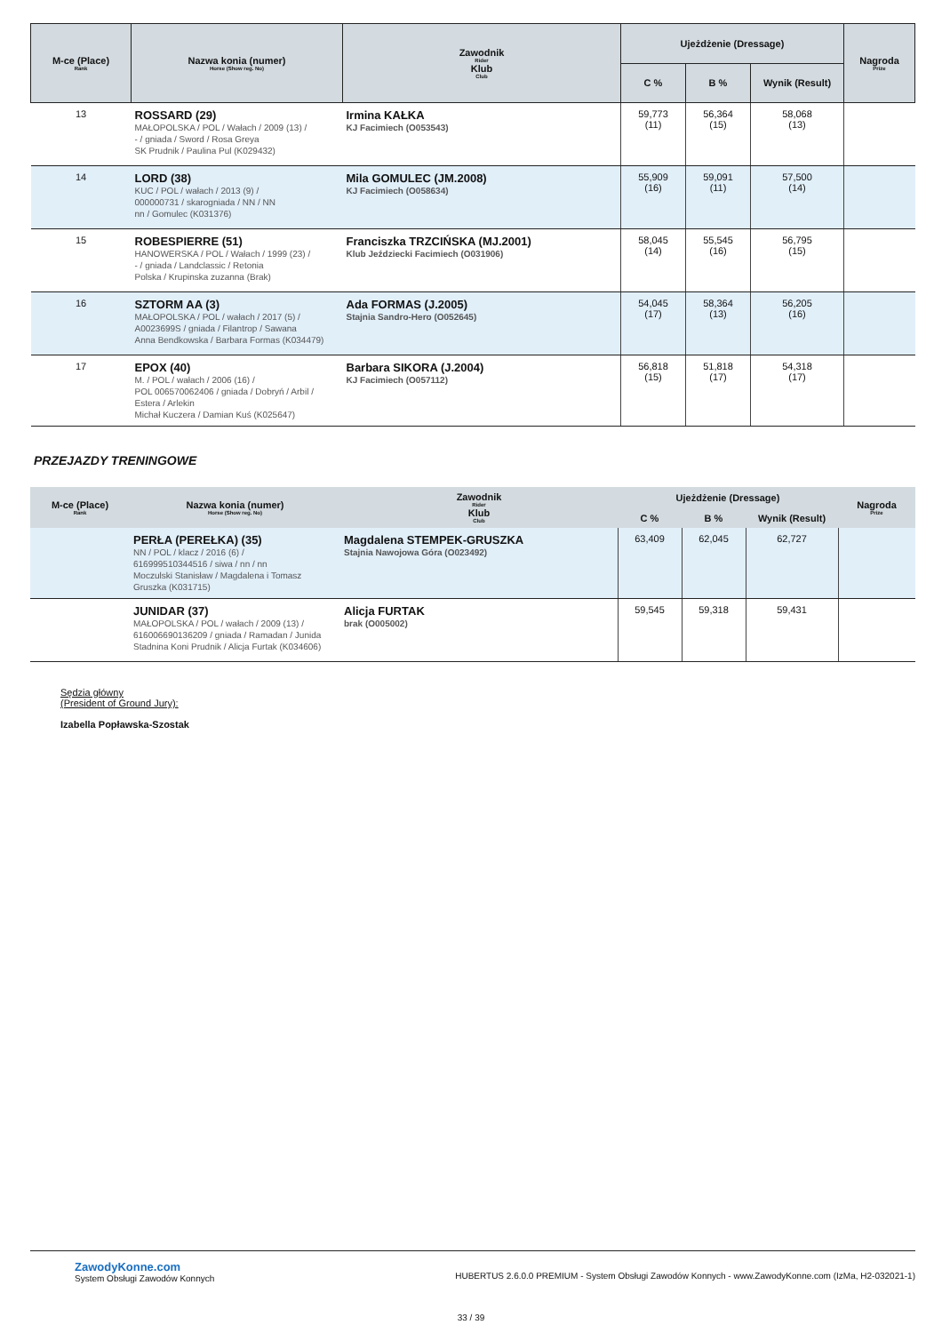| M-ce (Place) Rank | Nazwa konia (numer) Horse (Show reg. No) | Zawodnik Rider Klub Club | Ujeżdżenie (Dressage) | | | Nagroda Prize |
| --- | --- | --- | --- | --- | --- | --- |
| | | | C % | B % | Wynik (Result) | |
| 13 | ROSSARD (29) MAŁOPOLSKA / POL / Wałach / 2009 (13) / - / gniada / Sword / Rosa Greya SK Prudnik / Paulina Pul (K029432) | Irmina KAŁKA KJ Facimiech (O053543) | 59,773 (11) | 56,364 (15) | 58,068 (13) | |
| 14 | LORD (38) KUC / POL / wałach / 2013 (9) / 000000731 / skarogniada / NN / NN nn / Gomulec (K031376) | Mila GOMULEC (JM.2008) KJ Facimiech (O058634) | 55,909 (16) | 59,091 (11) | 57,500 (14) | |
| 15 | ROBESPIERRE (51) HANOWERSKA / POL / Wałach / 1999 (23) / - / gniada / Landclassic / Retonia Polska / Krupinska zuzanna (Brak) | Franciszka TRZCIŃSKA (MJ.2001) Klub Jeździecki Facimiech (O031906) | 58,045 (14) | 55,545 (16) | 56,795 (15) | |
| 16 | SZTORM AA (3) MAŁOPOLSKA / POL / wałach / 2017 (5) / A0023699S / gniada / Filantrop / Sawana Anna Bendkowska / Barbara Formas (K034479) | Ada FORMAS (J.2005) Stajnia Sandro-Hero (O052645) | 54,045 (17) | 58,364 (13) | 56,205 (16) | |
| 17 | EPOX (40) M. / POL / wałach / 2006 (16) / POL 006570062406 / gniada / Dobryń / Arbil / Estera / Arlekin Michał Kuczera / Damian Kuś (K025647) | Barbara SIKORA (J.2004) KJ Facimiech (O057112) | 56,818 (15) | 51,818 (17) | 54,318 (17) | |
PRZEJAZDY TRENINGOWE
| M-ce (Place) Rank | Nazwa konia (numer) Horse (Show reg. No) | Zawodnik Rider Klub Club | Ujeżdżenie (Dressage) | | | Nagroda Prize |
| --- | --- | --- | --- | --- | --- | --- |
| | | | C % | B % | Wynik (Result) | |
| | PERŁA (PEREŁKA) (35) NN / POL / klacz / 2016 (6) / 616999510344516 / siwa / nn / nn Moczulski Stanisław / Magdalena i Tomasz Gruszka (K031715) | Magdalena STEMPEK-GRUSZKA Stajnia Nawojowa Góra (O023492) | 63,409 | 62,045 | 62,727 | |
| | JUNIDAR (37) MAŁOPOLSKA / POL / wałach / 2009 (13) / 616006690136209 / gniada / Ramadan / Junida Stadnina Koni Prudnik / Alicja Furtak (K034606) | Alicja FURTAK brak (O005002) | 59,545 | 59,318 | 59,431 | |
Sędzia główny
(President of Ground Jury):
Izabella Popławska-Szostak
ZawodyKonne.com
System Obsługi Zawodów Konnych
HUBERTUS 2.6.0.0 PREMIUM - System Obsługi Zawodów Konnych - www.ZawodyKonne.com (IzMa, H2-032021-1)
33 / 39